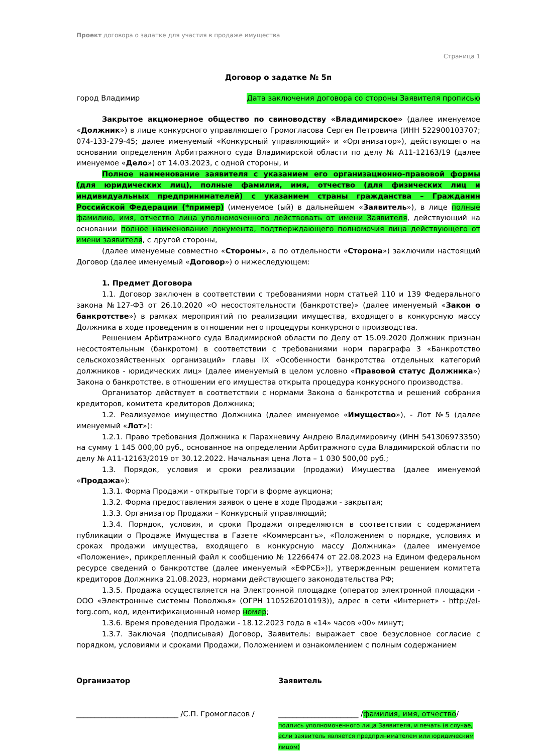Проект договора о задатке для участия в продаже имущества
Страница 1
Договор о задатке № 5п
город Владимир Дата заключения договора со стороны Заявителя прописью
Закрытое акционерное общество по свиноводству «Владимирское» (далее именуемое «Должник») в лице конкурсного управляющего Громогласова Сергея Петровича (ИНН 522900103707; 074-133-279-45; далее именуемый «Конкурсный управляющий» и «Организатор»), действующего на основании определения Арбитражного суда Владимирской области по делу № А11-12163/19 (далее именуемое «Дело») от 14.03.2023, с одной стороны, и
Полное наименование заявителя с указанием его организационно-правовой формы (для юридических лиц), полные фамилия, имя, отчество (для физических лиц и индивидуальных предпринимателей) с указанием страны гражданства – Гражданин Российской Федерации (*пример) (именуемое (ый) в дальнейшем «Заявитель»), в лице полные фамилию, имя, отчество лица уполномоченного действовать от имени Заявителя, действующий на основании полное наименование документа, подтверждающего полномочия лица действующего от имени заявителя, с другой стороны,
(далее именуемые совместно «Стороны», а по отдельности «Сторона») заключили настоящий Договор (далее именуемый «Договор») о нижеследующем:
1. Предмет Договора
1.1. Договор заключен в соответствии с требованиями норм статьей 110 и 139 Федерального закона №127-ФЗ от 26.10.2020 «О несостоятельности (банкротстве)» (далее именуемый «Закон о банкротстве») в рамках мероприятий по реализации имущества, входящего в конкурсную массу Должника в ходе проведения в отношении него процедуры конкурсного производства.
Решением Арбитражного суда Владимирской области по Делу от 15.09.2020 Должник признан несостоятельным (банкротом) в соответствии с требованиями норм параграфа 3 «Банкротство сельскохозяйственных организаций» главы IX «Особенности банкротства отдельных категорий должников - юридических лиц» (далее именуемый в целом условно «Правовой статус Должника») Закона о банкротстве, в отношении его имущества открыта процедура конкурсного производства.
Организатор действует в соответствии с нормами Закона о банкротства и решений собрания кредиторов, комитета кредиторов Должника;
1.2. Реализуемое имущество Должника (далее именуемое «Имущество»), - Лот №5 (далее именуемый «Лот»):
1.2.1. Право требования Должника к Парахневичу Андрею Владимировичу (ИНН 541306973350) на сумму 1 145 000,00 руб., основанное на определении Арбитражного суда Владимирской области по делу № А11-12163/2019 от 30.12.2022. Начальная цена Лота – 1 030 500,00 руб.;
1.3. Порядок, условия и сроки реализации (продажи) Имущества (далее именуемой «Продажа»):
1.3.1. Форма Продажи - открытые торги в форме аукциона;
1.3.2. Форма предоставления заявок о цене в ходе Продажи - закрытая;
1.3.3. Организатор Продажи – Конкурсный управляющий;
1.3.4. Порядок, условия, и сроки Продажи определяются в соответствии с содержанием публикации о Продаже Имущества в Газете «Коммерсантъ», «Положением о порядке, условиях и сроках продажи имущества, входящего в конкурсную массу Должника» (далее именуемое «Положение», прикрепленный файл к сообщению № 12266474 от 22.08.2023 на Едином федеральном ресурсе сведений о банкротстве (далее именуемый «ЕФРСБ»)), утвержденным решением комитета кредиторов Должника 21.08.2023, нормами действующего законодательства РФ;
1.3.5. Продажа осуществляется на Электронной площадке (оператор электронной площадки - ООО «Электронные системы Поволжья» (ОГРН 1105262010193)), адрес в сети «Интернет» - http://el-torg.com, код, идентификационный номер номер;
1.3.6. Время проведения Продажи - 18.12.2023 года в «14» часов «00» минут;
1.3.7. Заключая (подписывая) Договор, Заявитель: выражает свое безусловное согласие с порядком, условиями и сроками Продажи, Положением и ознакомлением с полным содержанием
Организатор
____________________________ /С.П. Громогласов /
Заявитель
______________________ /фамилия, имя, отчество/
подпись уполномоченного лица Заявителя, и печать (в случае, если заявитель является предпринимателем или юридическим лицом)